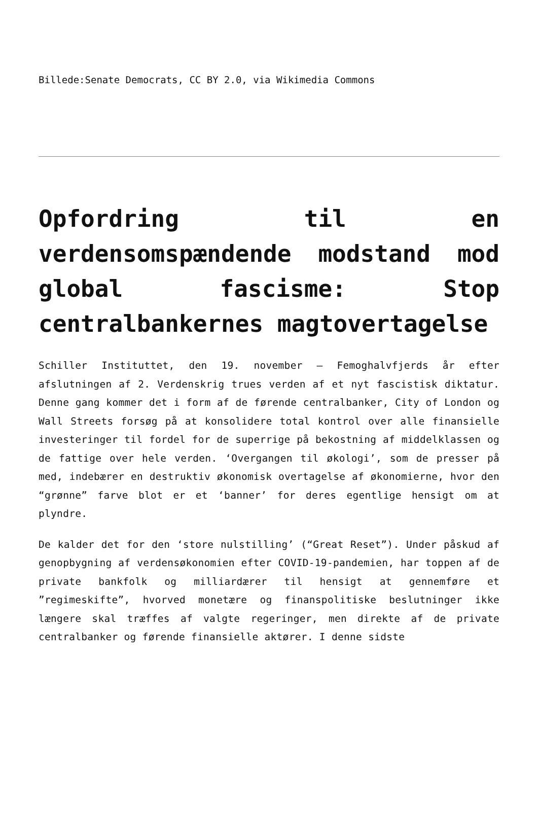Billede:Senate Democrats, CC BY 2.0, via Wikimedia Commons
Opfordring til en verdensomspændende modstand mod global fascisme: Stop centralbankernes magtovertagelse
Schiller Instituttet, den 19. november – Femoghalvfjerds år efter afslutningen af 2. Verdenskrig trues verden af et nyt fascistisk diktatur. Denne gang kommer det i form af de førende centralbanker, City of London og Wall Streets forsøg på at konsolidere total kontrol over alle finansielle investeringer til fordel for de superrige på bekostning af middelklassen og de fattige over hele verden. ‘Overgangen til økologi’, som de presser på med, indebærer en destruktiv økonomisk overtagelse af økonomierne, hvor den “grønne” farve blot er et ‘banner’ for deres egentlige hensigt om at plyndre.
De kalder det for den ‘store nulstilling’ (“Great Reset”). Under påskud af genopbygning af verdensøkonomien efter COVID-19-pandemien, har toppen af de private bankfolk og milliardærer til hensigt at gennemføre et ”regimeskifte”, hvorved monetære og finanspolitiske beslutninger ikke længere skal træffes af valgte regeringer, men direkte af de private centralbanker og førende finansielle aktører. I denne sidste